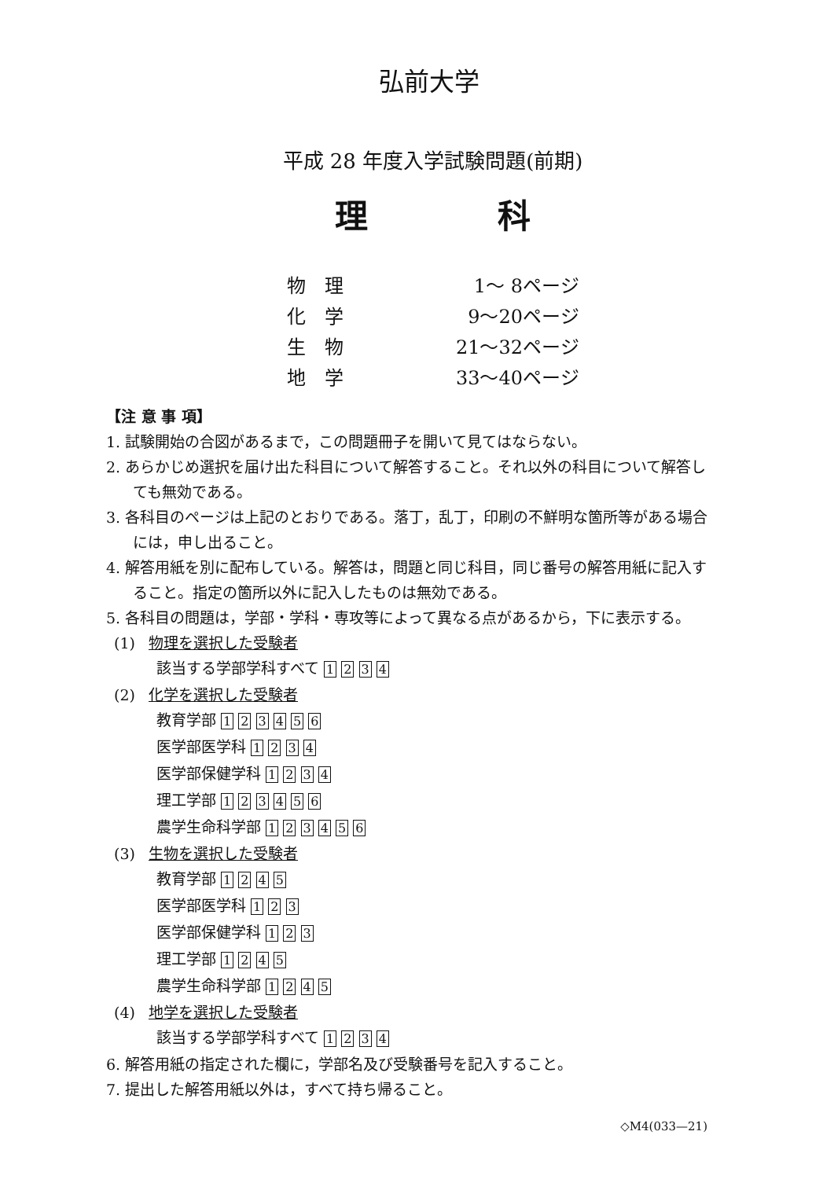弘前大学
平成 28 年度入学試験問題(前期)
理 科
| 物 理 | 1～ 8 | ページ |
| 化 学 | 9～20 | ページ |
| 生 物 | 21～32 | ページ |
| 地 学 | 33～40 | ページ |
【注 意 事 項】
1. 試験開始の合図があるまで，この問題冊子を開いて見てはならない。
2. あらかじめ選択を届け出た科目について解答すること。それ以外の科目について解答しても無効である。
3. 各科目のページは上記のとおりである。落丁，乱丁，印刷の不鮮明な箇所等がある場合には，申し出ること。
4. 解答用紙を別に配布している。解答は，問題と同じ科目，同じ番号の解答用紙に記入すること。指定の箇所以外に記入したものは無効である。
5. 各科目の問題は，学部・学科・専攻等によって異なる点があるから，下に表示する。
(1) 物理を選択した受験者
該当する学部学科すべて 1 2 3 4
(2) 化学を選択した受験者
教育学部 1 2 3 4 5 6
医学部医学科 1 2 3 4
医学部保健学科 1 2 3 4
理工学部 1 2 3 4 5 6
農学生命科学部 1 2 3 4 5 6
(3) 生物を選択した受験者
教育学部 1 2 4 5
医学部医学科 1 2 3
医学部保健学科 1 2 3
理工学部 1 2 4 5
農学生命科学部 1 2 4 5
(4) 地学を選択した受験者
該当する学部学科すべて 1 2 3 4
6. 解答用紙の指定された欄に，学部名及び受験番号を記入すること。
7. 提出した解答用紙以外は，すべて持ち帰ること。
◇M4(033—21)